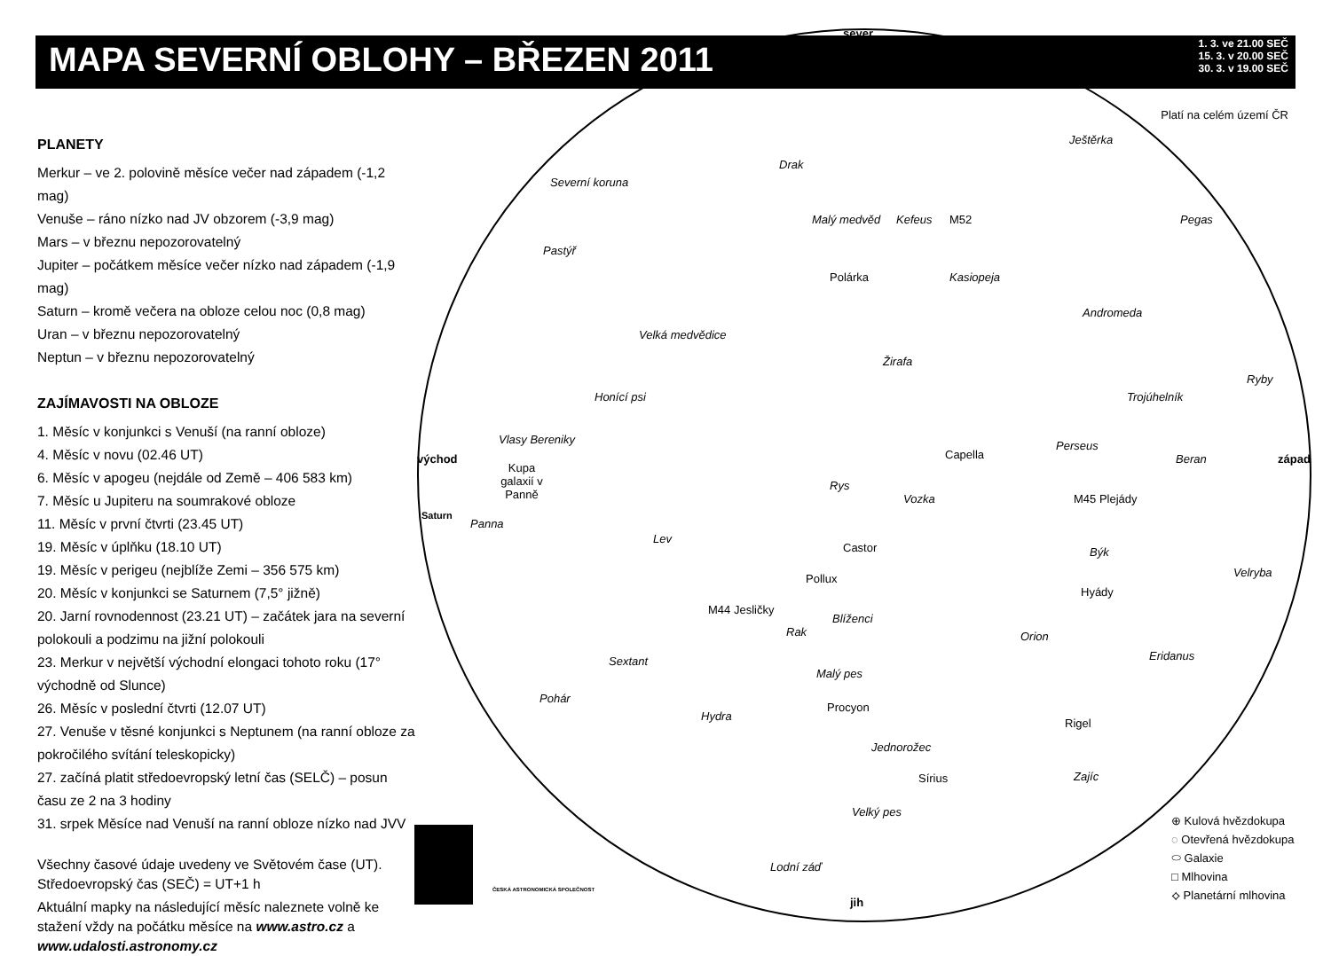MAPA SEVERNÍ OBLOHY – BŘEZEN 2011
1. 3. ve 21.00 SEČ
15. 3. v 20.00 SEČ
30. 3. v 19.00 SEČ
Platí na celém území ČR
PLANETY
Merkur – ve 2. polovině měsíce večer nad západem (-1,2 mag)
Venuše – ráno nízko nad JV obzorem (-3,9 mag)
Mars – v březnu nepozorovatelný
Jupiter – počátkem měsíce večer nízko nad západem (-1,9 mag)
Saturn – kromě večera na obloze celou noc (0,8 mag)
Uran – v březnu nepozorovatelný
Neptun – v březnu nepozorovatelný
ZAJÍMAVOSTI NA OBLOZE
1. Měsíc v konjunkci s Venuší (na ranní obloze)
4. Měsíc v novu (02.46 UT)
6. Měsíc v apogeu (nejdále od Země – 406 583 km)
7. Měsíc u Jupiteru na soumrakové obloze
11. Měsíc v první čtvrti (23.45 UT)
19. Měsíc v úplňku (18.10 UT)
19. Měsíc v perigeu (nejblíže Zemi – 356 575 km)
20. Měsíc v konjunkci se Saturnem (7,5° jižně)
20. Jarní rovnodennost (23.21 UT) – začátek jara na severní polokouli a podzimu na jižní polokouli
23. Merkur v největší východní elongaci tohoto roku (17° východně od Slunce)
26. Měsíc v poslední čtvrti (12.07 UT)
27. Venuše v těsné konjunkci s Neptunem (na ranní obloze za pokročilého svítání teleskopicky)
27. začíná platit středoevropský letní čas (SELČ) – posun času ze 2 na 3 hodiny
31. srpek Měsíce nad Venuší na ranní obloze nízko nad JVV
Všechny časové údaje uvedeny ve Světovém čase (UT).
Středoevropský čas (SEČ) = UT+1 h
Aktuální mapky na následující měsíc naleznete volně ke stažení vždy na počátku měsíce na www.astro.cz a www.udalosti.astronomy.cz
sever
jih
východ západ
Severní koruna
Drak
Ještěrka
Kefeus
Malý medvěd
Kasiopeja
M52
Polárka
Pegas
Pastýř
Andromeda
Velká medvědice
Žirafa
Ryby
Honící psi Trojúhelník
Vlasy Bereniky
Capella
Perseus
Beran
Rys
Vozka M45 Plejády
Panna
Lev
Býk
Velryba
Castor
Pollux
Hyády
M44 Jesličky
Blíženci
Rak Orion
Eridanus
Sextant
Malý pes
Pohár
Procyon
Hydra
Rigel
Jednorožec
Sírius Zajíc
Velký pes
Lodní záď
Kupa galaxií v Panně
Saturn
⊕ Kulová hvězdokupa
◌ Otevřená hvězdokupa
⬭ Galaxie
□ Mlhovina
⟡ Planetární mlhovina
ČESKÁ ASTRONOMICKÁ SPOLEČNOST